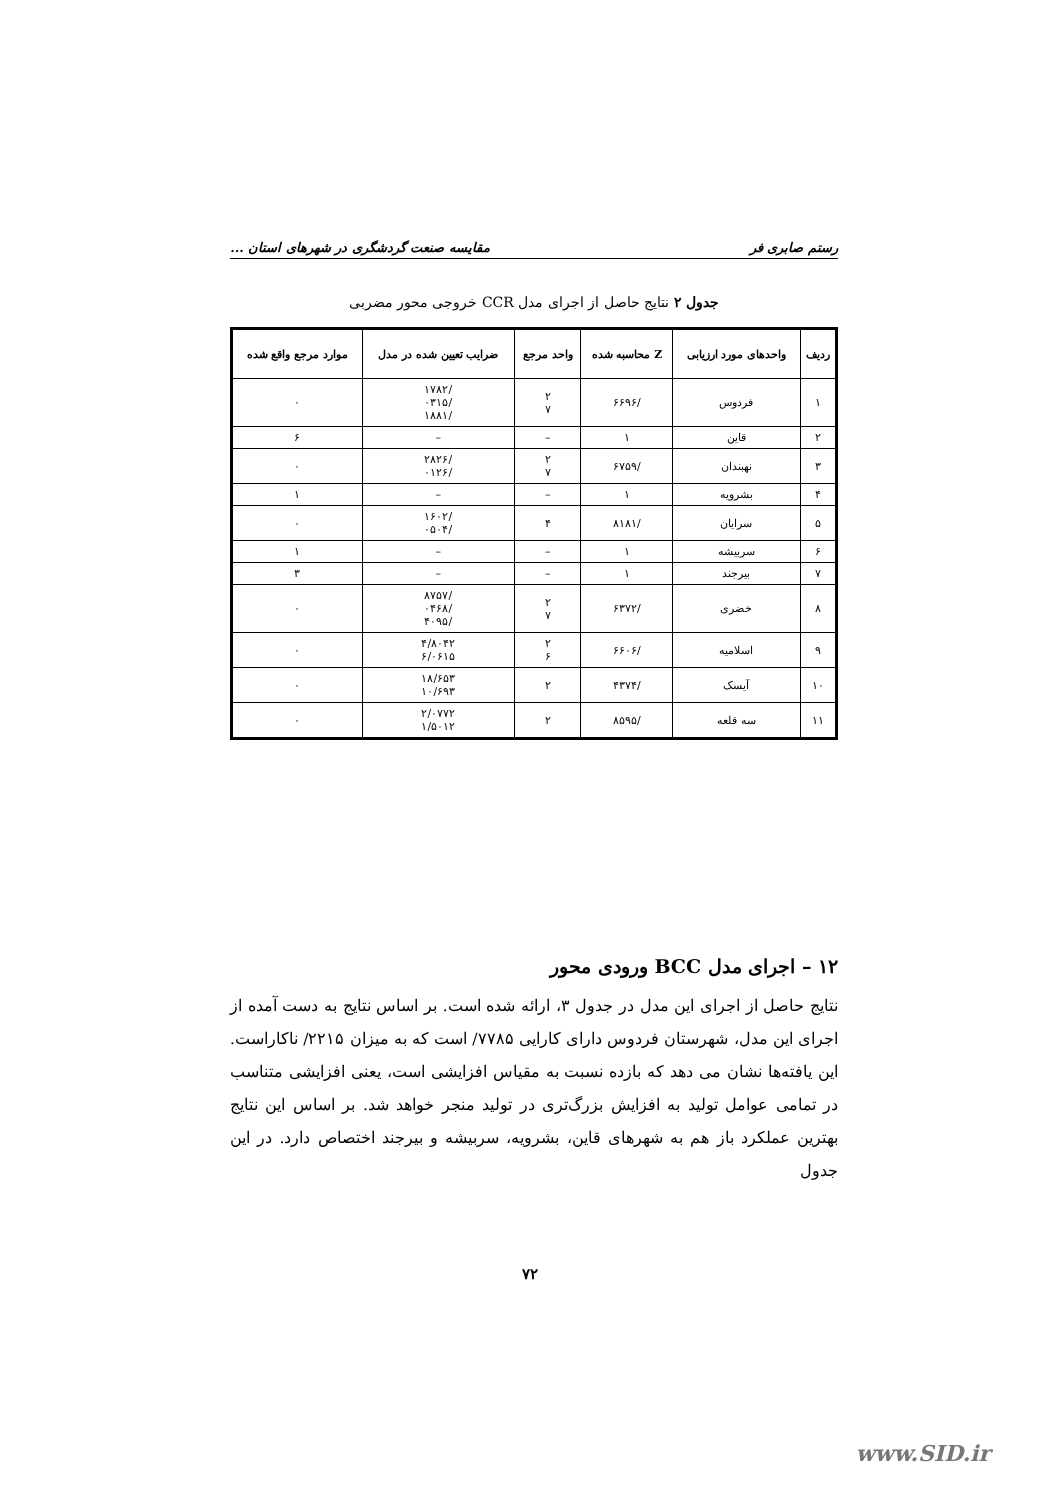رستم صابری فر مقایسه صنعت گردشگری در شهرهای استان ...
جدول ۲ نتایج حاصل از اجرای مدل CCR خروجی محور مضربی
| ردیف | واحدهای مورد ارزیابی | Z محاسبه شده | واحد مرجع | ضرایب تعیین شده در مدل | موارد مرجع واقع شده |
| --- | --- | --- | --- | --- | --- |
| ۱ | فردوس | /۶۶۹۶ | ۲ ۷ | /۱۷۸۲ /۰۳۱۵ /۱۸۸۱ | ۰ |
| ۲ | قاین | ۱ | – | – | ۶ |
| ۳ | نهبندان | /۶۷۵۹ | ۲ ۷ | /۲۸۲۶ /۰۱۲۶ | ۰ |
| ۴ | بشرویه | ۱ | – | – | ۱ |
| ۵ | سرایان | /۸۱۸۱ | ۴ | /۱۶۰۲ /۰۵۰۴ | ۰ |
| ۶ | سربیشه | ۱ | – | – | ۱ |
| ۷ | بیرجند | ۱ | – | – | ۳ |
| ۸ | خضری | /۶۳۷۲ | ۲ ۷ | /۸۷۵۷ /۰۴۶۸ /۴۰۹۵ | ۰ |
| ۹ | اسلامیه | /۶۶۰۶ | ۲ ۶ | ۴/۸۰۴۲ ۶/۰۶۱۵ | ۰ |
| ۱۰ | آیسک | /۴۳۷۴ | ۲ | ۱۸/۶۵۳ ۱۰/۶۹۳ | ۰ |
| ۱۱ | سه قلعه | /۸۵۹۵ | ۲ | ۲/۰۷۷۲ ۱/۵۰۱۲ | ۰ |
۱۲ – اجرای مدل BCC ورودی محور
نتایج حاصل از اجرای این مدل در جدول ۳، ارائه شده است. بر اساس نتایج به دست آمده از اجرای این مدل، شهرستان فردوس دارای کارایی ۷۷۸۵/ است که به میزان ۲۲۱۵/ ناکاراست. این یافته‌ها نشان می دهد که بازده نسبت به مقیاس افزایشی است، یعنی افزایشی متناسب در تمامی عوامل تولید به افزایش بزرگ‌تری در تولید منجر خواهد شد. بر اساس این نتایج بهترین عملکرد باز هم به شهرهای قاین، بشرویه، سربیشه و بیرجند اختصاص دارد. در این جدول
۷۲
www.SID.ir